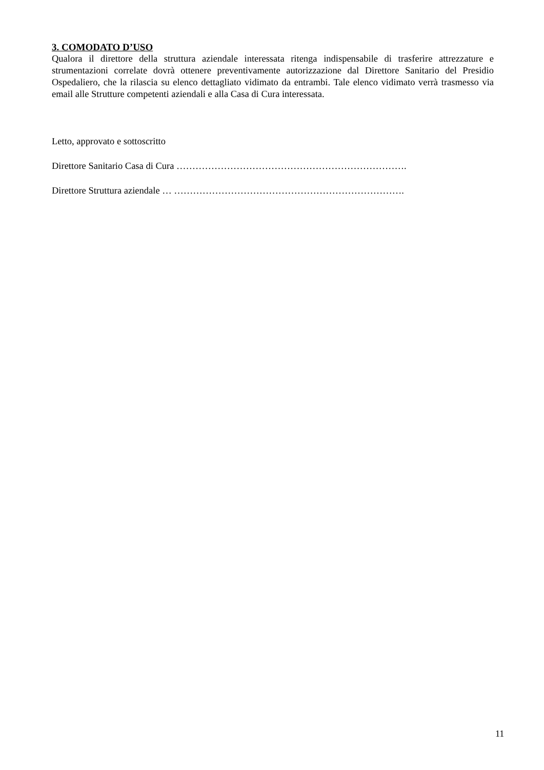3. COMODATO D’USO
Qualora il direttore della struttura aziendale interessata ritenga indispensabile di trasferire attrezzature e strumentazioni correlate dovrà ottenere preventivamente autorizzazione dal Direttore Sanitario del Presidio Ospedaliero, che la rilascia su elenco dettagliato vidimato da entrambi. Tale elenco vidimato verrà trasmesso via email alle Strutture competenti aziendali e alla Casa di Cura interessata.
Letto, approvato e sottoscritto
Direttore Sanitario Casa di Cura ……………………………………………………………….
Direttore Struttura aziendale … ……………………………………………………………….
11